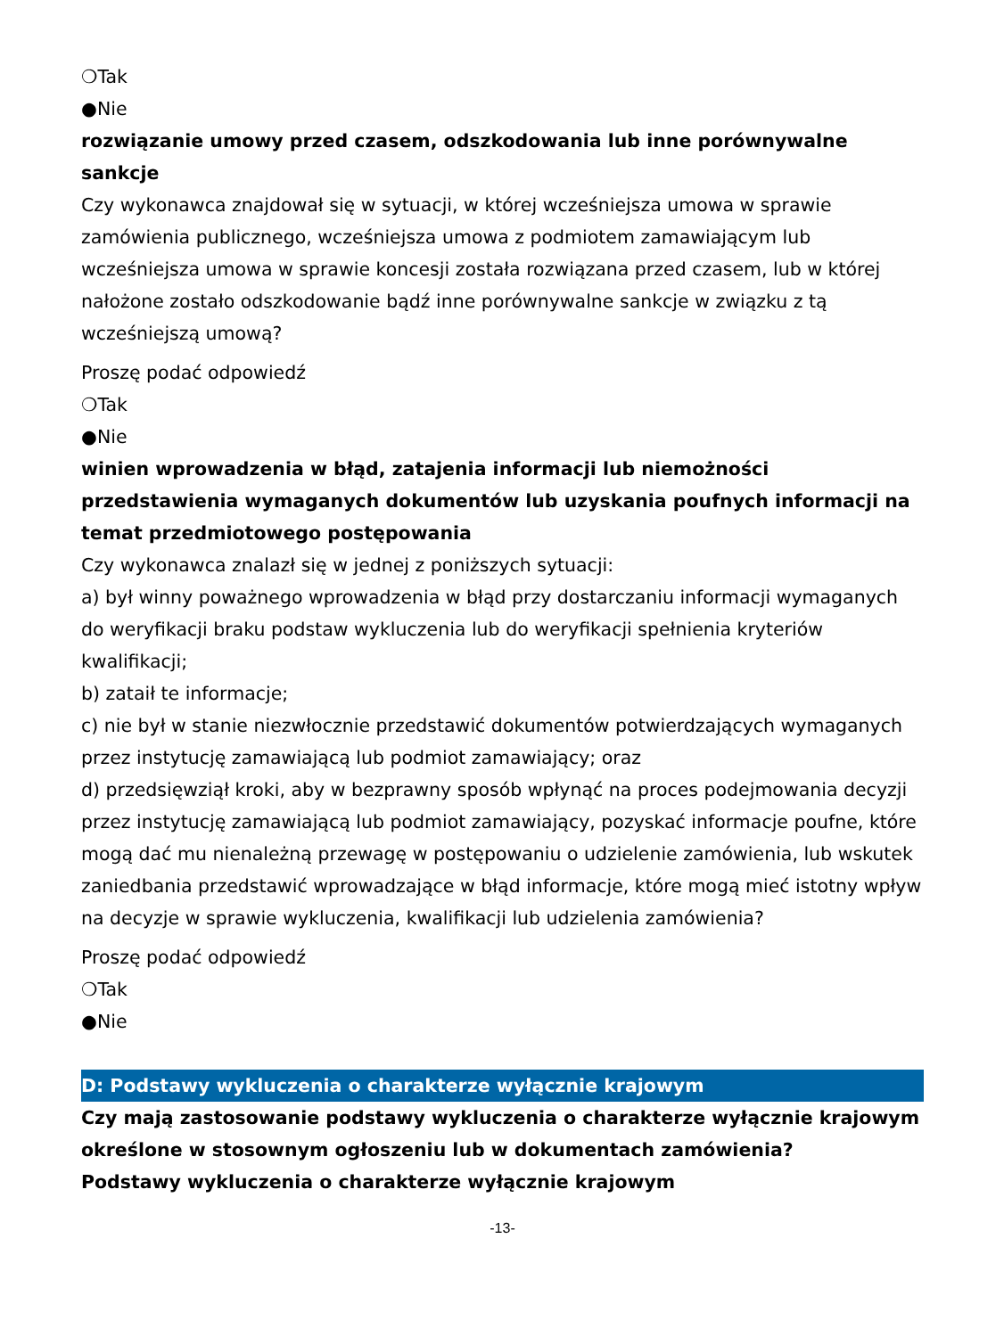❍Tak
●Nie
rozwiązanie umowy przed czasem, odszkodowania lub inne porównywalne sankcje
Czy wykonawca znajdował się w sytuacji, w której wcześniejsza umowa w sprawie zamówienia publicznego, wcześniejsza umowa z podmiotem zamawiającym lub wcześniejsza umowa w sprawie koncesji została rozwiązana przed czasem, lub w której nałożone zostało odszkodowanie bądź inne porównywalne sankcje w związku z tą wcześniejszą umową?
Proszę podać odpowiedź
❍Tak
●Nie
winien wprowadzenia w błąd, zatajenia informacji lub niemożności przedstawienia wymaganych dokumentów lub uzyskania poufnych informacji na temat przedmiotowego postępowania
Czy wykonawca znalazł się w jednej z poniższych sytuacji:
a) był winny poważnego wprowadzenia w błąd przy dostarczaniu informacji wymaganych do weryfikacji braku podstaw wykluczenia lub do weryfikacji spełnienia kryteriów kwalifikacji;
b) zataił te informacje;
c) nie był w stanie niezwłocznie przedstawić dokumentów potwierdzających wymaganych przez instytucję zamawiającą lub podmiot zamawiający; oraz
d) przedsięwziął kroki, aby w bezprawny sposób wpłynąć na proces podejmowania decyzji przez instytucję zamawiającą lub podmiot zamawiający, pozyskać informacje poufne, które mogą dać mu nienależną przewagę w postępowaniu o udzielenie zamówienia, lub wskutek zaniedbania przedstawić wprowadzające w błąd informacje, które mogą mieć istotny wpływ na decyzje w sprawie wykluczenia, kwalifikacji lub udzielenia zamówienia?
Proszę podać odpowiedź
❍Tak
●Nie
D: Podstawy wykluczenia o charakterze wyłącznie krajowym
Czy mają zastosowanie podstawy wykluczenia o charakterze wyłącznie krajowym określone w stosownym ogłoszeniu lub w dokumentach zamówienia?
Podstawy wykluczenia o charakterze wyłącznie krajowym
-13-